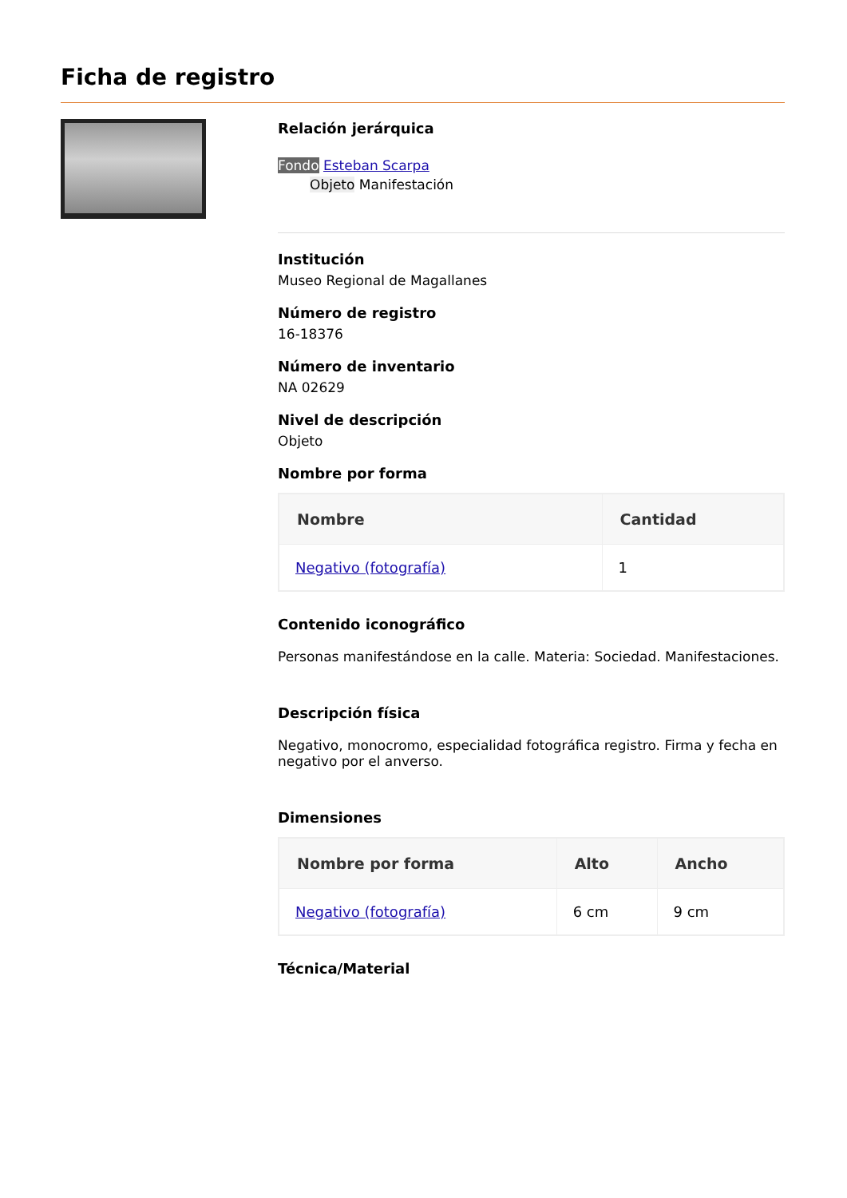Ficha de registro
Relación jerárquica
Fondo Esteban Scarpa
Objeto Manifestación
Institución
Museo Regional de Magallanes
Número de registro
16-18376
Número de inventario
NA 02629
Nivel de descripción
Objeto
Nombre por forma
| Nombre | Cantidad |
| --- | --- |
| Negativo (fotografía) | 1 |
Contenido iconográfico
Personas manifestándose en la calle. Materia: Sociedad. Manifestaciones.
Descripción física
Negativo, monocromo, especialidad fotográfica registro. Firma y fecha en negativo por el anverso.
Dimensiones
| Nombre por forma | Alto | Ancho |
| --- | --- | --- |
| Negativo (fotografía) | 6 cm | 9 cm |
Técnica/Material